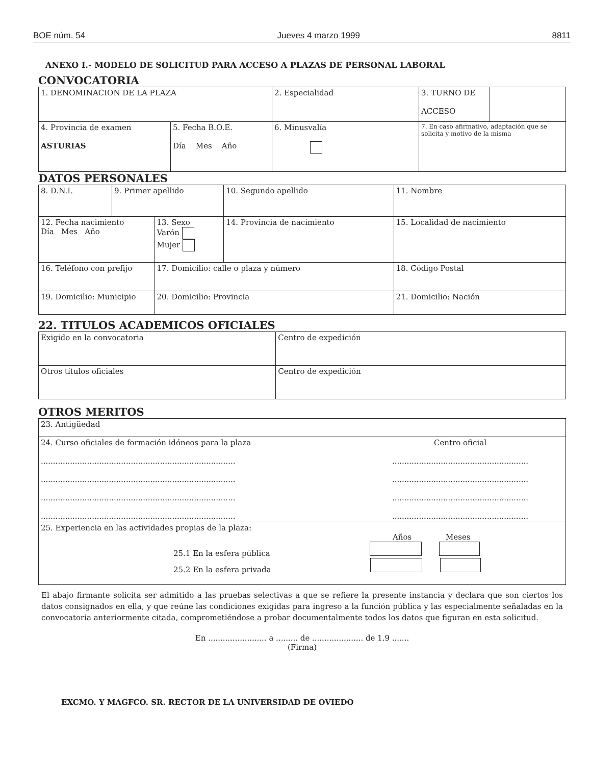BOE núm. 54 Jueves 4 marzo 1999 8811
ANEXO I.- MODELO DE SOLICITUD PARA ACCESO A PLAZAS DE PERSONAL LABORAL
CONVOCATORIA
| 1. DENOMINACION DE LA PLAZA | | 2. Especialidad | 3. TURNO DE ACCESO | |
| 4. Provincia de examen ASTURIAS | 5. Fecha B.O.E. Día Mes Año | 6. Minusvalía | 7. En caso afirmativo, adaptación que se solicita y motivo de la misma | |
DATOS PERSONALES
| 8. D.N.I. | 9. Primer apellido | | 10. Segundo apellido | 11. Nombre |
| 12. Fecha nacimiento Día Mes Año | | 13. Sexo Varón Mujer | 14. Provincia de nacimiento | 15. Localidad de nacimiento |
| 16. Teléfono con prefijo | | 17. Domicilio: calle o plaza y número | | 18. Código Postal |
| 19. Domicilio: Municipio | | 20. Domicilio: Provincia | | 21. Domicilio: Nación |
22. TITULOS ACADEMICOS OFICIALES
| Exigido en la convocatoria | Centro de expedición |
| Otros títulos oficiales | Centro de expedición |
OTROS MERITOS
| 23. Antigüedad | |
| 24. Curso oficiales de formación idóneos para la plaza ................................................................................ ................................................................................ ................................................................................ ................................................................................ | Centro oficial ........................................................ ........................................................ ........................................................ ........................................................ |
| 25. Experiencia en las actividades propias de la plaza: Años Meses 25.1 En la esfera pública 25.2 En la esfera privada | |
El abajo firmante solicita ser admitido a las pruebas selectivas a que se refiere la presente instancia y declara que son ciertos los datos consignados en ella, y que reúne las condiciones exigidas para ingreso a la función pública y las especialmente señaladas en la convocatoria anteriormente citada, comprometiéndose a probar documentalmente todos los datos que figuran en esta solicitud.
En ........................ a ......... de ..................... de 1.9 .......
(Firma)
EXCMO. Y MAGFCO. SR. RECTOR DE LA UNIVERSIDAD DE OVIEDO